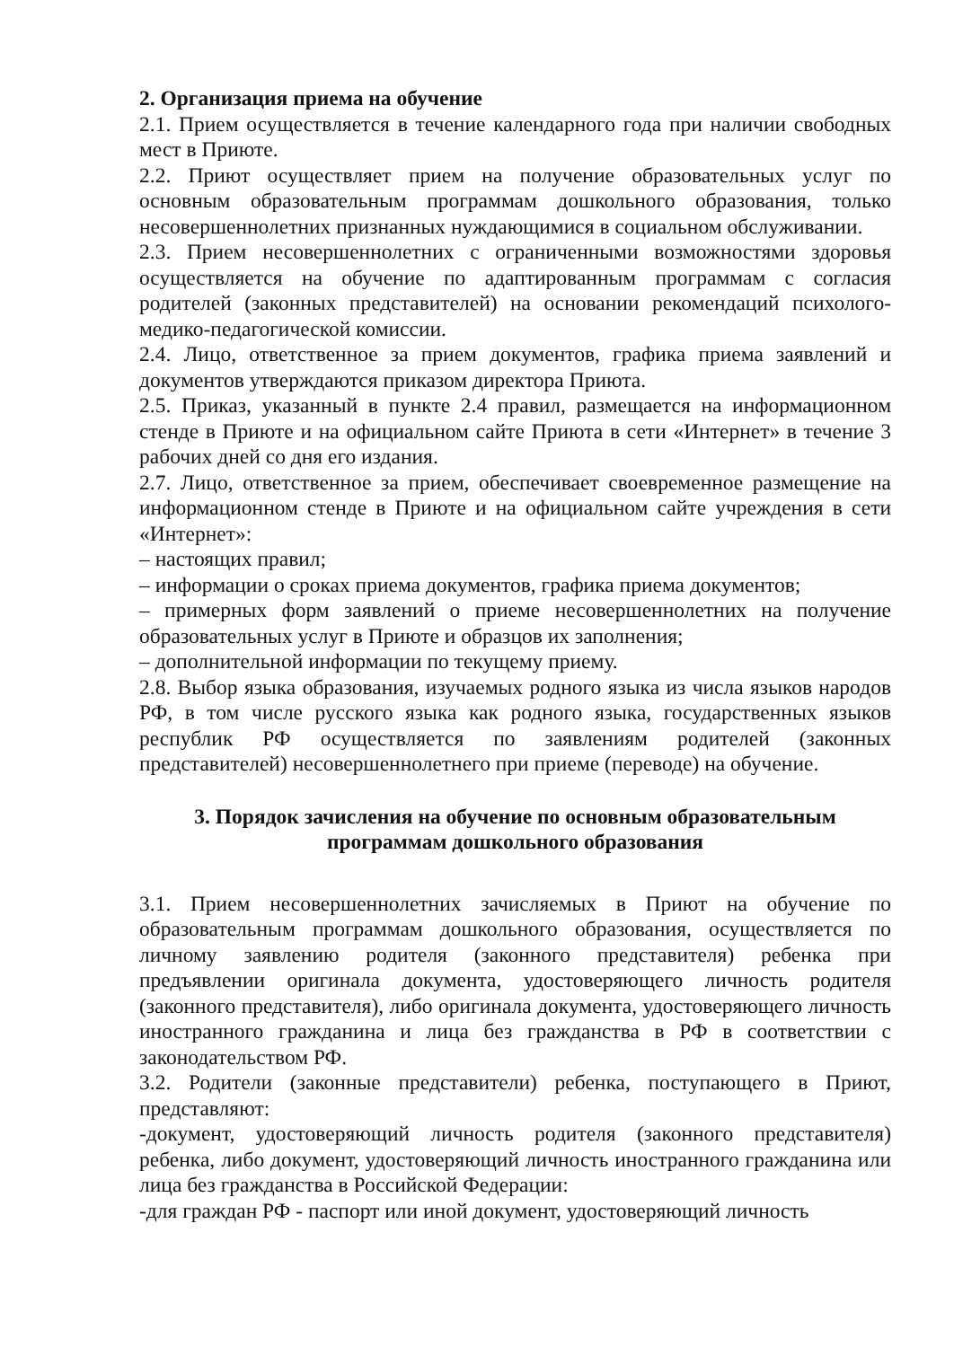2. Организация приема на обучение
2.1. Прием осуществляется в течение календарного года при наличии свободных мест в Приюте.
2.2. Приют осуществляет прием на получение образовательных услуг по основным образовательным программам дошкольного образования, только несовершеннолетних признанных нуждающимися в социальном обслуживании.
2.3. Прием несовершеннолетних с ограниченными возможностями здоровья осуществляется на обучение по адаптированным программам с согласия родителей (законных представителей) на основании рекомендаций психолого-медико-педагогической комиссии.
2.4. Лицо, ответственное за прием документов, графика приема заявлений и документов утверждаются приказом директора Приюта.
2.5. Приказ, указанный в пункте 2.4 правил, размещается на информационном стенде в Приюте и на официальном сайте Приюта в сети «Интернет» в течение 3 рабочих дней со дня его издания.
2.7. Лицо, ответственное за прием, обеспечивает своевременное размещение на информационном стенде в Приюте и на официальном сайте учреждения в сети «Интернет»:
– настоящих правил;
– информации о сроках приема документов, графика приема документов;
– примерных форм заявлений о приеме несовершеннолетних на получение образовательных услуг в Приюте и образцов их заполнения;
– дополнительной информации по текущему приему.
2.8. Выбор языка образования, изучаемых родного языка из числа языков народов РФ, в том числе русского языка как родного языка, государственных языков республик РФ осуществляется по заявлениям родителей (законных представителей) несовершеннолетнего при приеме (переводе) на обучение.
3. Порядок зачисления на обучение по основным образовательным программам дошкольного образования
3.1. Прием несовершеннолетних зачисляемых в Приют на обучение по образовательным программам дошкольного образования, осуществляется по личному заявлению родителя (законного представителя) ребенка при предъявлении оригинала документа, удостоверяющего личность родителя (законного представителя), либо оригинала документа, удостоверяющего личность иностранного гражданина и лица без гражданства в РФ в соответствии с законодательством РФ.
3.2. Родители (законные представители) ребенка, поступающего в Приют, представляют:
-документ, удостоверяющий личность родителя (законного представителя) ребенка, либо документ, удостоверяющий личность иностранного гражданина или лица без гражданства в Российской Федерации:
-для граждан РФ - паспорт или иной документ, удостоверяющий личность